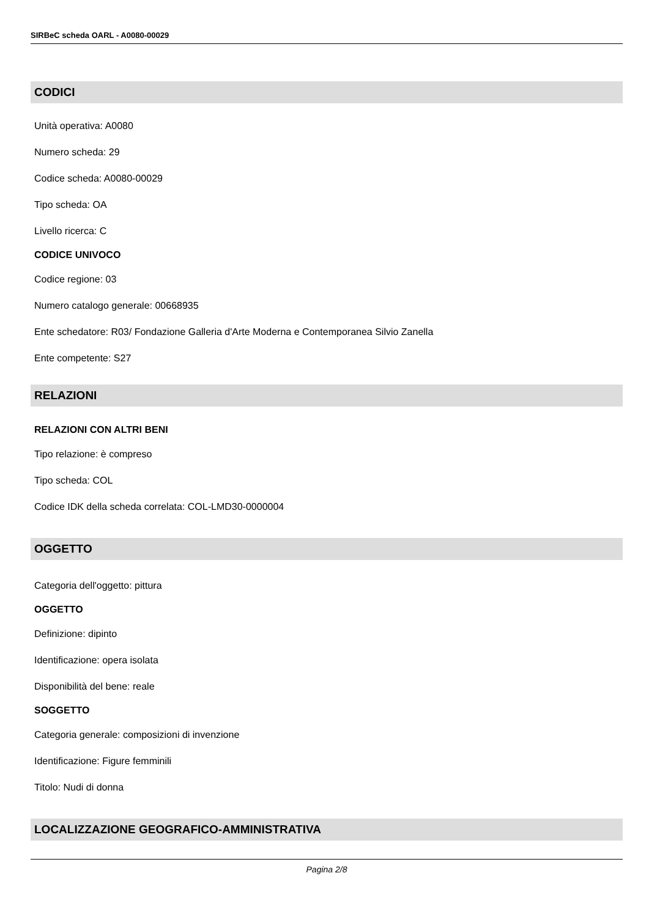SIRBeC scheda OARL - A0080-00029
CODICI
Unità operativa: A0080
Numero scheda: 29
Codice scheda: A0080-00029
Tipo scheda: OA
Livello ricerca: C
CODICE UNIVOCO
Codice regione: 03
Numero catalogo generale: 00668935
Ente schedatore: R03/ Fondazione Galleria d'Arte Moderna e Contemporanea Silvio Zanella
Ente competente: S27
RELAZIONI
RELAZIONI CON ALTRI BENI
Tipo relazione: è compreso
Tipo scheda: COL
Codice IDK della scheda correlata: COL-LMD30-0000004
OGGETTO
Categoria dell'oggetto: pittura
OGGETTO
Definizione: dipinto
Identificazione: opera isolata
Disponibilità del bene: reale
SOGGETTO
Categoria generale: composizioni di invenzione
Identificazione: Figure femminili
Titolo: Nudi di donna
LOCALIZZAZIONE GEOGRAFICO-AMMINISTRATIVA
Pagina 2/8